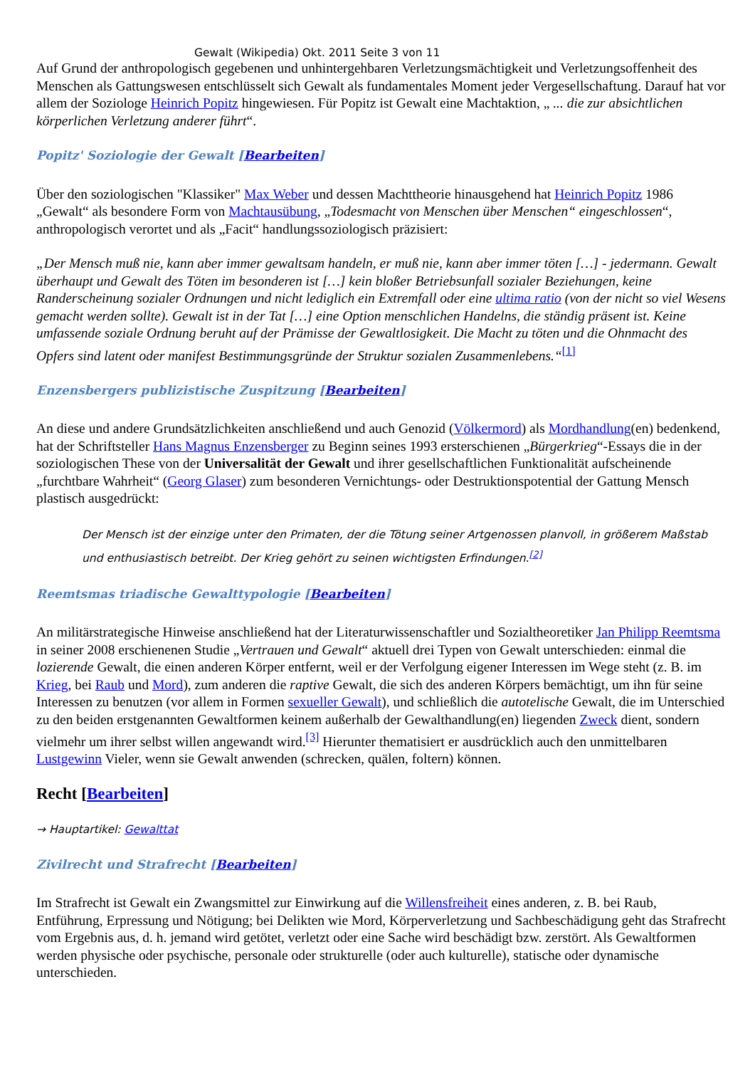Gewalt (Wikipedia) Okt. 2011 Seite 3 von 11
Auf Grund der anthropologisch gegebenen und unhintergehbaren Verletzungsmächtigkeit und Verletzungsoffenheit des Menschen als Gattungswesen entschlüsselt sich Gewalt als fundamentales Moment jeder Vergesellschaftung. Darauf hat vor allem der Soziologe Heinrich Popitz hingewiesen. Für Popitz ist Gewalt eine Machtaktion, „ ... die zur absichtlichen körperlichen Verletzung anderer führt“.
Popitz' Soziologie der Gewalt [Bearbeiten]
Über den soziologischen "Klassiker" Max Weber und dessen Machttheorie hinausgehend hat Heinrich Popitz 1986 „Gewalt“ als besondere Form von Machtausübung, „Todesmacht von Menschen über Menschen“ eingeschlossen“, anthropologisch verortet und als „Facit“ handlungssoziologisch präzisiert:
„Der Mensch muß nie, kann aber immer gewaltsam handeln, er muß nie, kann aber immer töten […] - jedermann. Gewalt überhaupt und Gewalt des Töten im besonderen ist […] kein bloßer Betriebsunfall sozialer Beziehungen, keine Randerscheinung sozialer Ordnungen und nicht lediglich ein Extremfall oder eine ultima ratio (von der nicht so viel Wesens gemacht werden sollte). Gewalt ist in der Tat […] eine Option menschlichen Handelns, die ständig präsent ist. Keine umfassende soziale Ordnung beruht auf der Prämisse der Gewaltlosigkeit. Die Macht zu töten und die Ohnmacht des Opfers sind latent oder manifest Bestimmungsgründe der Struktur sozialen Zusammenlebens.“<sup>[1]</sup>
Enzensbergers publizistische Zuspitzung [Bearbeiten]
An diese und andere Grundsätzlichkeiten anschließend und auch Genozid (Völkermord) als Mordhandlung(en) bedenkend, hat der Schriftsteller Hans Magnus Enzensberger zu Beginn seines 1993 ersterschienen „Bürgerkrieg“-Essays die in der soziologischen These von der Universalität der Gewalt und ihrer gesellschaftlichen Funktionalität aufscheinende „furchtbare Wahrheit“ (Georg Glaser) zum besonderen Vernichtungs- oder Destruktionspotential der Gattung Mensch plastisch ausgedrückt:
Der Mensch ist der einzige unter den Primaten, der die Tötung seiner Artgenossen planvoll, in größerem Maßstab und enthusiastisch betreibt. Der Krieg gehört zu seinen wichtigsten Erfindungen.<sup>[2]</sup>
Reemtsmas triadische Gewalttypologie [Bearbeiten]
An militärstrategische Hinweise anschließend hat der Literaturwissenschaftler und Sozialtheoretiker Jan Philipp Reemtsma in seiner 2008 erschienenen Studie „Vertrauen und Gewalt“ aktuell drei Typen von Gewalt unterschieden: einmal die lozierende Gewalt, die einen anderen Körper entfernt, weil er der Verfolgung eigener Interessen im Wege steht (z. B. im Krieg, bei Raub und Mord), zum anderen die raptive Gewalt, die sich des anderen Körpers bemächtigt, um ihn für seine Interessen zu benutzen (vor allem in Formen sexueller Gewalt), und schließlich die autotelische Gewalt, die im Unterschied zu den beiden erstgenannten Gewaltformen keinem außerhalb der Gewalthandlung(en) liegenden Zweck dient, sondern vielmehr um ihrer selbst willen angewandt wird.<sup>[3]</sup> Hierunter thematisiert er ausdrücklich auch den unmittelbaren Lustgewinn Vieler, wenn sie Gewalt anwenden (schrecken, quälen, foltern) können.
Recht [Bearbeiten]
→ Hauptartikel: Gewalttat
Zivilrecht und Strafrecht [Bearbeiten]
Im Strafrecht ist Gewalt ein Zwangsmittel zur Einwirkung auf die Willensfreiheit eines anderen, z. B. bei Raub, Entführung, Erpressung und Nötigung; bei Delikten wie Mord, Körperverletzung und Sachbeschädigung geht das Strafrecht vom Ergebnis aus, d. h. jemand wird getötet, verletzt oder eine Sache wird beschädigt bzw. zerstört. Als Gewaltformen werden physische oder psychische, personale oder strukturelle (oder auch kulturelle), statische oder dynamische unterschieden.